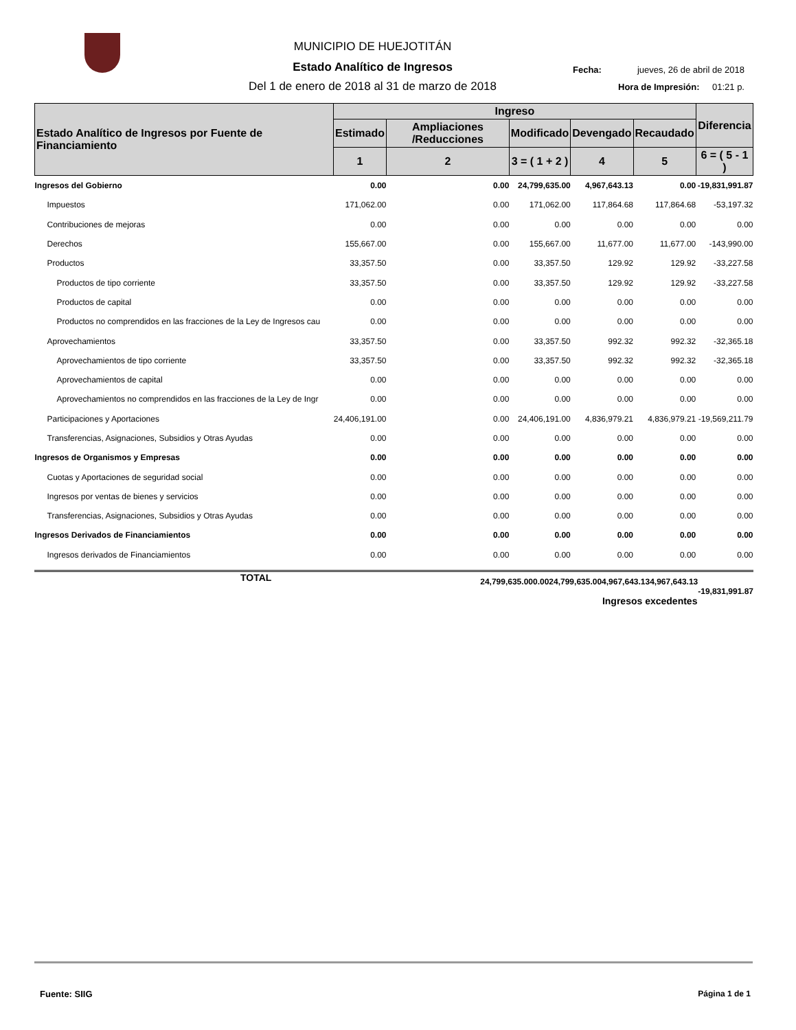MUNICIPIO DE HUEJOTITÁN
Estado Analítico de Ingresos
Del 1 de enero de 2018 al 31 de marzo de 2018
Fecha: jueves, 26 de abril de 2018
Hora de Impresión: 01:21 p.
| Estado Analítico de Ingresos por Fuente de Financiamiento | Ingreso | | | | | Diferencia |
| --- | --- | --- | --- | --- | --- | --- |
| | Estimado | Ampliaciones /Reducciones | Modificado | Devengado | Recaudado | |
| | 1 | 2 | 3 = ( 1 + 2 ) | 4 | 5 | 6 = ( 5 - 1 ) |
| Ingresos del Gobierno | 0.00 | 0.00 | 24,799,635.00 | 4,967,643.13 | 0.00 | -19,831,991.87 |
| Impuestos | 171,062.00 | 0.00 | 171,062.00 | 117,864.68 | 117,864.68 | -53,197.32 |
| Contribuciones de mejoras | 0.00 | 0.00 | 0.00 | 0.00 | 0.00 | 0.00 |
| Derechos | 155,667.00 | 0.00 | 155,667.00 | 11,677.00 | 11,677.00 | -143,990.00 |
| Productos | 33,357.50 | 0.00 | 33,357.50 | 129.92 | 129.92 | -33,227.58 |
| Productos de tipo corriente | 33,357.50 | 0.00 | 33,357.50 | 129.92 | 129.92 | -33,227.58 |
| Productos de capital | 0.00 | 0.00 | 0.00 | 0.00 | 0.00 | 0.00 |
| Productos no comprendidos en las fracciones de la Ley de Ingresos cau | 0.00 | 0.00 | 0.00 | 0.00 | 0.00 | 0.00 |
| Aprovechamientos | 33,357.50 | 0.00 | 33,357.50 | 992.32 | 992.32 | -32,365.18 |
| Aprovechamientos de tipo corriente | 33,357.50 | 0.00 | 33,357.50 | 992.32 | 992.32 | -32,365.18 |
| Aprovechamientos de capital | 0.00 | 0.00 | 0.00 | 0.00 | 0.00 | 0.00 |
| Aprovechamientos no comprendidos en las fracciones de la Ley de Ingr | 0.00 | 0.00 | 0.00 | 0.00 | 0.00 | 0.00 |
| Participaciones y Aportaciones | 24,406,191.00 | 0.00 | 24,406,191.00 | 4,836,979.21 | 4,836,979.21 | -19,569,211.79 |
| Transferencias, Asignaciones, Subsidios y Otras Ayudas | 0.00 | 0.00 | 0.00 | 0.00 | 0.00 | 0.00 |
| Ingresos de Organismos y Empresas | 0.00 | 0.00 | 0.00 | 0.00 | 0.00 | 0.00 |
| Cuotas y Aportaciones de seguridad social | 0.00 | 0.00 | 0.00 | 0.00 | 0.00 | 0.00 |
| Ingresos por ventas de bienes y servicios | 0.00 | 0.00 | 0.00 | 0.00 | 0.00 | 0.00 |
| Transferencias, Asignaciones, Subsidios y Otras Ayudas | 0.00 | 0.00 | 0.00 | 0.00 | 0.00 | 0.00 |
| Ingresos Derivados de Financiamientos | 0.00 | 0.00 | 0.00 | 0.00 | 0.00 | 0.00 |
| Ingresos derivados de Financiamientos | 0.00 | 0.00 | 0.00 | 0.00 | 0.00 | 0.00 |
| TOTAL | 24,799,635.00 | 0.00 | 24,799,635.00 | 4,967,643.13 | 4,967,643.13 | -19,831,991.87 |
| | | | | Ingresos excedentes | | |
Fuente: SIIG Página 1 de 1